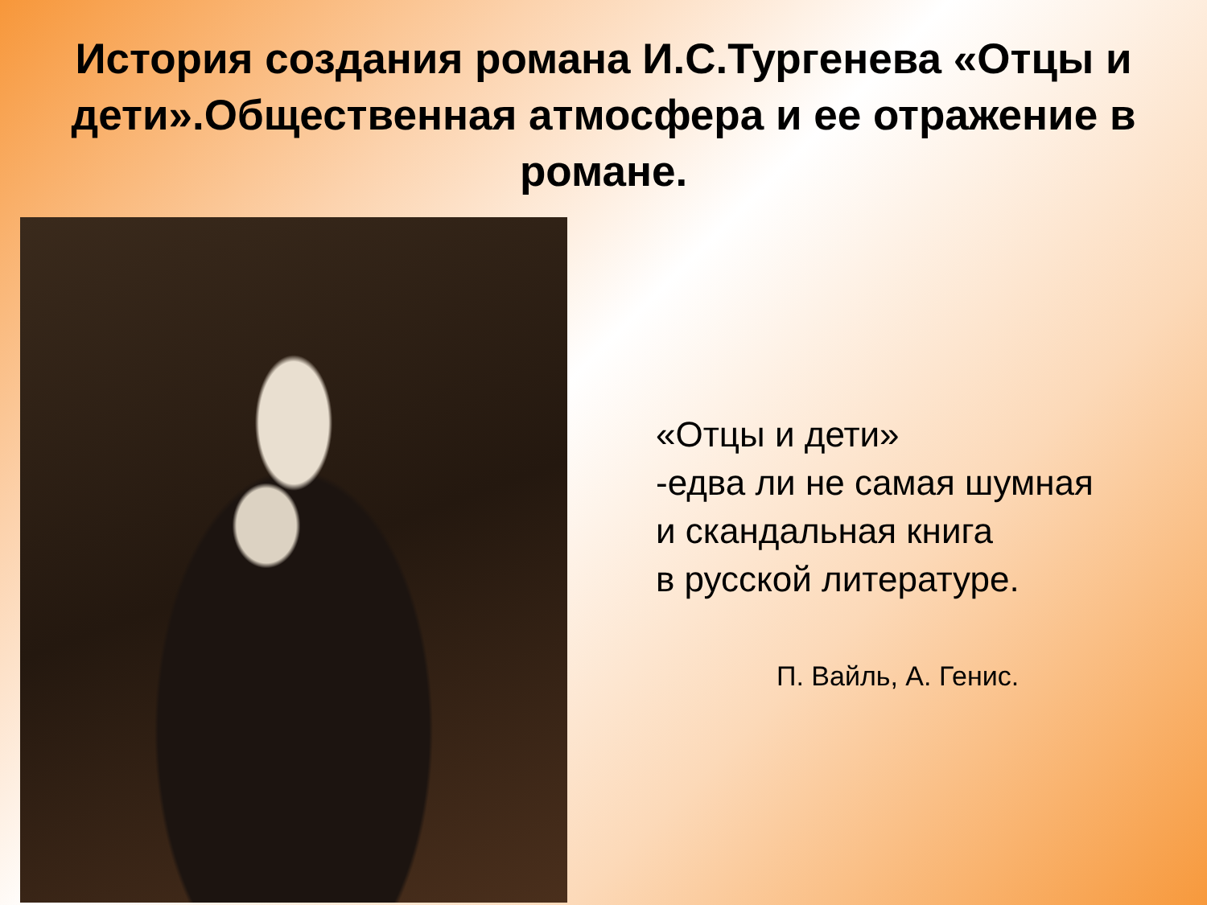История создания романа И.С.Тургенева «Отцы и дети».Общественная атмосфера и ее отражение в романе.
«Отцы и дети»
-едва ли не самая шумная
и скандальная книга
в русской литературе.
П. Вайль, А. Генис.